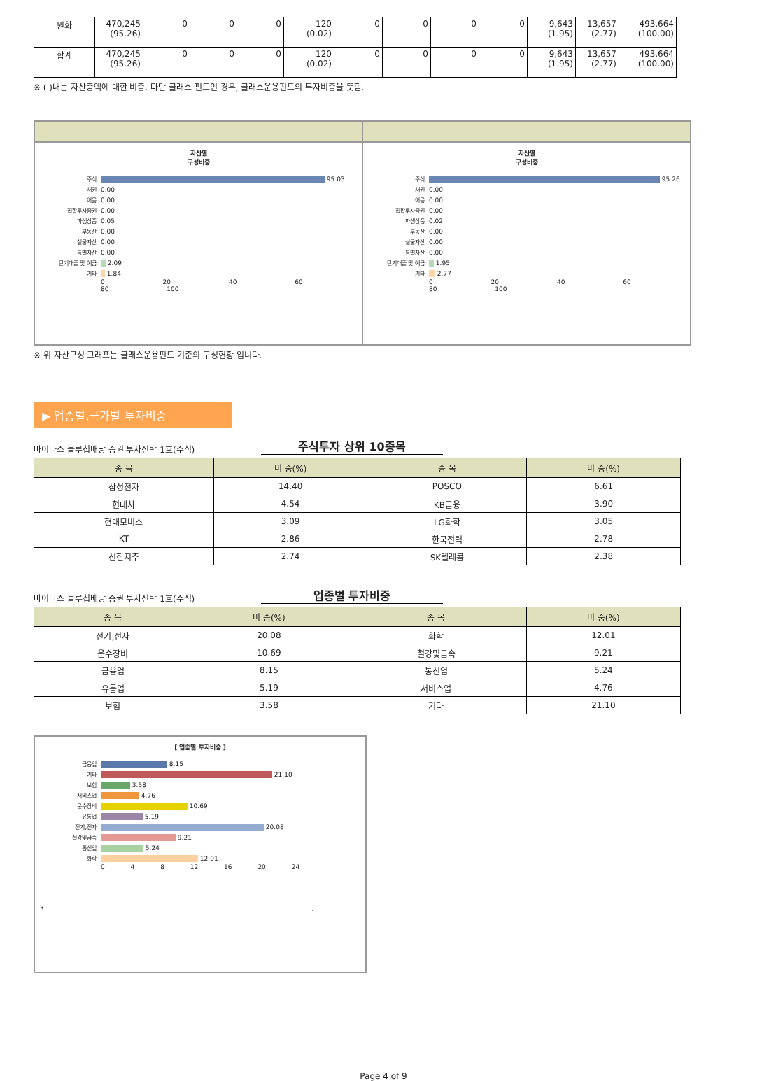| 원화 | 470,245 (95.26) | 0 | 0 | 0 | 120 (0.02) | 0 | 0 | 0 | 0 | 9,643 (1.95) | 13,657 (2.77) | 493,664 (100.00) |
| 합계 | 470,245 (95.26) | 0 | 0 | 0 | 120 (0.02) | 0 | 0 | 0 | 0 | 9,643 (1.95) | 13,657 (2.77) | 493,664 (100.00) |
※ ( )내는 자산총액에 대한 비중. 다만 클래스 펀드인 경우, 클래스운용펀드의 투자비중을 뜻함.
자산별
구성비중
주식 95.03
채권 0.00
어음 0.00
집합투자증권 0.00
파생상품 0.05
부동산 0.00
실물자산 0.00
특별자산 0.00
단기대출 및 예금 2.09
기타 1.84
0 20 40 60 80 100
자산별
구성비중
주식 95.26
채권 0.00
어음 0.00
집합투자증권 0.00
파생상품 0.02
부동산 0.00
실물자산 0.00
특별자산 0.00
단기대출 및 예금 1.95
기타 2.77
0 20 40 60 80 100
※ 위 자산구성 그래프는 클래스운용펀드 기준의 구성현황 입니다.
▶ 업종별,국가별 투자비중
마이다스 블루칩배당 증권 투자신탁 1호(주식) 주식투자 상위 10종목
| 종 목 | 비 중(%) | 종 목 | 비 중(%) |
| --- | --- | --- | --- |
| 삼성전자 | 14.40 | POSCO | 6.61 |
| 현대차 | 4.54 | KB금융 | 3.90 |
| 현대모비스 | 3.09 | LG화학 | 3.05 |
| KT | 2.86 | 한국전력 | 2.78 |
| 신한지주 | 2.74 | SK텔레콤 | 2.38 |
마이다스 블루칩배당 증권 투자신탁 1호(주식) 업종별 투자비중
| 종 목 | 비 중(%) | 종 목 | 비 중(%) |
| --- | --- | --- | --- |
| 전기,전자 | 20.08 | 화학 | 12.01 |
| 운수장비 | 10.69 | 철강및금속 | 9.21 |
| 금융업 | 8.15 | 통신업 | 5.24 |
| 유통업 | 5.19 | 서비스업 | 4.76 |
| 보험 | 3.58 | 기타 | 21.10 |
[ 업종별 투자비중 ]
금융업 8.15
기타 21.10
보험 3.58
서비스업 4.76
운수장비 10.69
유통업 5.19
전기,전자 20.08
철강및금속 9.21
통신업 5.24
화학 12.01
0 4 8 12 16 20 24
* .
Page 4 of 9